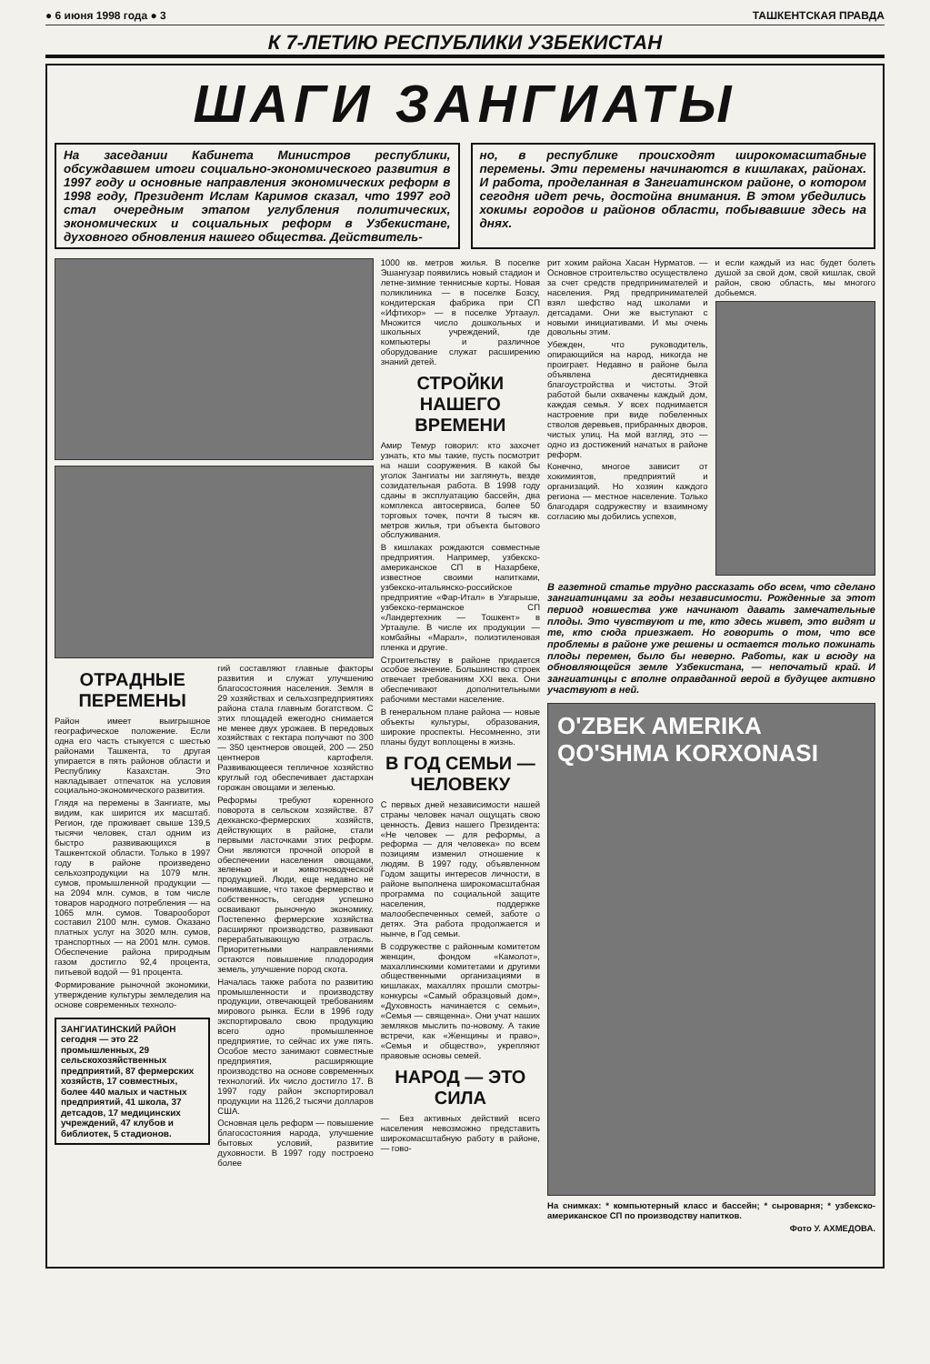● 6 июня 1998 года ● 3 ТАШКЕНТСКАЯ ПРАВДА
К 7-ЛЕТИЮ РЕСПУБЛИКИ УЗБЕКИСТАН
ШАГИ ЗАНГИАТЫ
На заседании Кабинета Министров республики, обсуждавшем итоги социально-экономического развития в 1997 году и основные направления экономических реформ в 1998 году, Президент Ислам Каримов сказал, что 1997 год стал очередным этапом углубления политических, экономических и социальных реформ в Узбекистане, духовного обновления нашего общества. Действитель-
но, в республике происходят широкомасштабные перемены. Эти перемены начинаются в кишлаках, районах. И работа, проделанная в Зангиатинском районе, о котором сегодня идет речь, достойна внимания. В этом убедились хокимы городов и районов области, побывавшие здесь на днях.
ОТРАДНЫЕ ПЕРЕМЕНЫ
Район имеет выигрышное географическое положение. Если одна его часть стыкуется с шестью районами Ташкента, то другая упирается в пять районов области и Республику Казахстан. Это накладывает отпечаток на условия социально-экономического развития.
Глядя на перемены в Зангиате, мы видим, как ширится их масштаб. Регион, где проживает свыше 139,5 тысячи человек, стал одним из быстро развивающихся в Ташкентской области. Только в 1997 году в районе произведено сельхозпродукции на 1079 млн. сумов, промышленной продукции — на 2094 млн. сумов, в том числе товаров народного потребления — на 1065 млн. сумов. Товарооборот составил 2100 млн. сумов. Оказано платных услуг на 3020 млн. сумов, транспортных — на 2001 млн. сумов. Обеспечение района природным газом достигло 92,4 процента, питьевой водой — 91 процента.
Формирование рыночной экономики, утверждение культуры земледелия на основе современных техноло-
ЗАНГИАТИНСКИЙ РАЙОН сегодня — это 22 промышленных, 29 сельскохозяйственных предприятий, 87 фермерских хозяйств, 17 совместных, более 440 малых и частных предприятий, 41 школа, 37 детсадов, 17 медицинских учреждений, 47 клубов и библиотек, 5 стадионов.
гий составляют главные факторы развития и служат улучшению благосостояния населения. Земля в 29 хозяйствах и сельхозпредприятиях района стала главным богатством. С этих площадей ежегодно снимается не менее двух урожаев. В передовых хозяйствах с гектара получают по 300 — 350 центнеров овощей, 200 — 250 центнеров картофеля. Развивающееся тепличное хозяйство круглый год обеспечивает дастархан горожан овощами и зеленью.
Реформы требуют коренного поворота в сельском хозяйстве. 87 дехканско-фермерских хозяйств, действующих в районе, стали первыми ласточками этих реформ. Они являются прочной опорой в обеспечении населения овощами, зеленью и животноводческой продукцией. Люди, еще недавно не понимавшие, что такое фермерство и собственность, сегодня успешно осваивают рыночную экономику. Постепенно фермерские хозяйства расширяют производство, развивают перерабатывающую отрасль. Приоритетными направлениями остаются повышение плодородия земель, улучшение пород скота.
Началась также работа по развитию промышленности и производству продукции, отвечающей требованиям мирового рынка. Если в 1996 году экспортировало свою продукцию всего одно промышленное предприятие, то сейчас их уже пять. Особое место занимают совместные предприятия, расширяющие производство на основе современных технологий. Их число достигло 17. В 1997 году район экспортировал продукции на 1126,2 тысячи долларов США.
Основная цель реформ — повышение благосостояния народа, улучшение бытовых условий, развитие духовности. В 1997 году построено более
1000 кв. метров жилья. В поселке Эшангузар появились новый стадион и летне-зимние теннисные корты. Новая поликлиника — в поселке Бозсу, кондитерская фабрика при СП «Ифтихор» — в поселке Уртааул. Множится число дошкольных и школьных учреждений, где компьютеры и различное оборудование служат расширению знаний детей.
СТРОЙКИ НАШЕГО ВРЕМЕНИ
Амир Темур говорил: кто захочет узнать, кто мы такие, пусть посмотрит на наши сооружения. В какой бы уголок Зангиаты ни заглянуть, везде созидательная работа. В 1998 году сданы в эксплуатацию бассейн, два комплекса автосервиса, более 50 торговых точек, почти 8 тысяч кв. метров жилья, три объекта бытового обслуживания.
В кишлаках рождаются совместные предприятия. Например, узбекско-американское СП в Назарбеке, известное своими напитками, узбекско-итальянско-российское предприятие «Фар-Итал» в Узгарыше, узбекско-германское СП «Ландертехник — Тошкент» в Уртааулe. В числе их продукции — комбайны «Марал», полиэтиленовая пленка и другие.
Строительству в районе придается особое значение. Большинство строек отвечает требованиям XXI века. Они обеспечивают дополнительными рабочими местами население.
В генеральном плане района — новые объекты культуры, образования, широкие проспекты. Несомненно, эти планы будут воплощены в жизнь.
В ГОД СЕМЬИ — ЧЕЛОВЕКУ
С первых дней независимости нашей страны человек начал ощущать свою ценность. Девиз нашего Президента: «Не человек — для реформы, а реформа — для человека» по всем позициям изменил отношение к людям. В 1997 году, объявленном Годом защиты интересов личности, в районе выполнена широкомасштабная программа по социальной защите населения, поддержке малообеспеченных семей, заботе о детях. Эта работа продолжается и нынче, в Год семьи.
В содружестве с районным комитетом женщин, фондом «Камолот», махаллинскими комитетами и другими общественными организациями в кишлаках, махаллях прошли смотры-конкурсы «Самый образцовый дом», «Духовность начинается с семьи», «Семья — священна». Они учат наших земляков мыслить по-новому. А такие встречи, как «Женщины и право», «Семья и общество», укрепляют правовые основы семей.
НАРОД — ЭТО СИЛА
— Без активных действий всего населения невозможно представить широкомасштабную работу в районе, — гово-
рит хоким района Хасан Нурматов. — Основное строительство осуществлено за счет средств предпринимателей и населения. Ряд предпринимателей взял шефство над школами и детсадами. Они же выступают с новыми инициативами. И мы очень довольны этим.
Убежден, что руководитель, опирающийся на народ, никогда не проиграет. Недавно в районе была объявлена десятидневка благоустройства и чистоты. Этой работой были охвачены каждый дом, каждая семья. У всех поднимается настроение при виде побеленных стволов деревьев, прибранных дворов, чистых улиц. На мой взгляд, это — одно из достижений начатых в районе реформ.
Конечно, многое зависит от хокимиятов, предприятий и организаций. Но хозяин каждого региона — местное население. Только благодаря содружеству и взаимному согласию мы добились успехов,
и если каждый из нас будет болеть душой за свой дом, свой кишлак, свой район, свою область, мы многого добьемся.
В газетной статье трудно рассказать обо всем, что сделано зангиатинцами за годы независимости. Рожденные за этот период новшества уже начинают давать замечательные плоды. Это чувствуют и те, кто здесь живет, это видят и те, кто сюда приезжает. Но говорить о том, что все проблемы в районе уже решены и остается только пожинать плоды перемен, было бы неверно. Работы, как и всюду на обновляющейся земле Узбекистана, — непочатый край. И зангиатинцы с вполне оправданной верой в будущее активно участвуют в ней.
O'ZBEK AMERIKA
QO'SHMA KORXONASI
На снимках: * компьютерный класс и бассейн; * сыроварня; * узбекско-американское СП по производству напитков.
Фото У. АХМЕДОВА.